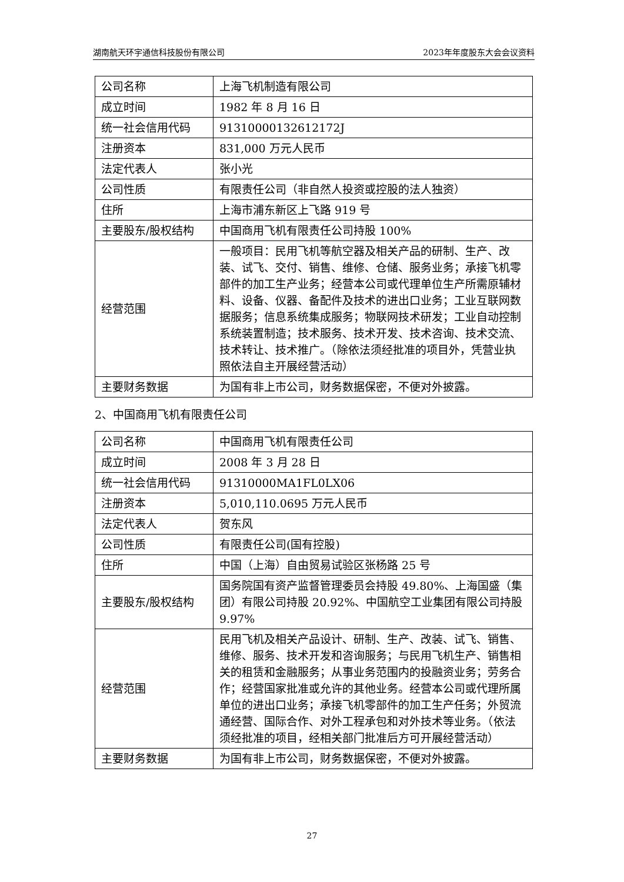湖南航天环宇通信科技股份有限公司 2023年年度股东大会会议资料
| 公司名称 | 上海飞机制造有限公司 |
| 成立时间 | 1982 年 8 月 16 日 |
| 统一社会信用代码 | 91310000132612172J |
| 注册资本 | 831,000 万元人民币 |
| 法定代表人 | 张小光 |
| 公司性质 | 有限责任公司（非自然人投资或控股的法人独资） |
| 住所 | 上海市浦东新区上飞路 919 号 |
| 主要股东/股权结构 | 中国商用飞机有限责任公司持股 100% |
| 经营范围 | 一般项目：民用飞机等航空器及相关产品的研制、生产、改装、试飞、交付、销售、维修、仓储、服务业务；承接飞机零部件的加工生产业务；经营本公司或代理单位生产所需原辅材料、设备、仪器、备配件及技术的进出口业务；工业互联网数据服务；信息系统集成服务；物联网技术研发；工业自动控制系统装置制造；技术服务、技术开发、技术咨询、技术交流、技术转让、技术推广。（除依法须经批准的项目外，凭营业执照依法自主开展经营活动） |
| 主要财务数据 | 为国有非上市公司，财务数据保密，不便对外披露。 |
2、中国商用飞机有限责任公司
| 公司名称 | 中国商用飞机有限责任公司 |
| 成立时间 | 2008 年 3 月 28 日 |
| 统一社会信用代码 | 91310000MA1FL0LX06 |
| 注册资本 | 5,010,110.0695 万元人民币 |
| 法定代表人 | 贺东风 |
| 公司性质 | 有限责任公司(国有控股) |
| 住所 | 中国（上海）自由贸易试验区张杨路 25 号 |
| 主要股东/股权结构 | 国务院国有资产监督管理委员会持股 49.80%、上海国盛（集团）有限公司持股 20.92%、中国航空工业集团有限公司持股 9.97% |
| 经营范围 | 民用飞机及相关产品设计、研制、生产、改装、试飞、销售、维修、服务、技术开发和咨询服务；与民用飞机生产、销售相关的租赁和金融服务；从事业务范围内的投融资业务；劳务合作；经营国家批准或允许的其他业务。经营本公司或代理所属单位的进出口业务；承接飞机零部件的加工生产任务；外贸流通经营、国际合作、对外工程承包和对外技术等业务。（依法须经批准的项目，经相关部门批准后方可开展经营活动） |
| 主要财务数据 | 为国有非上市公司，财务数据保密，不便对外披露。 |
27